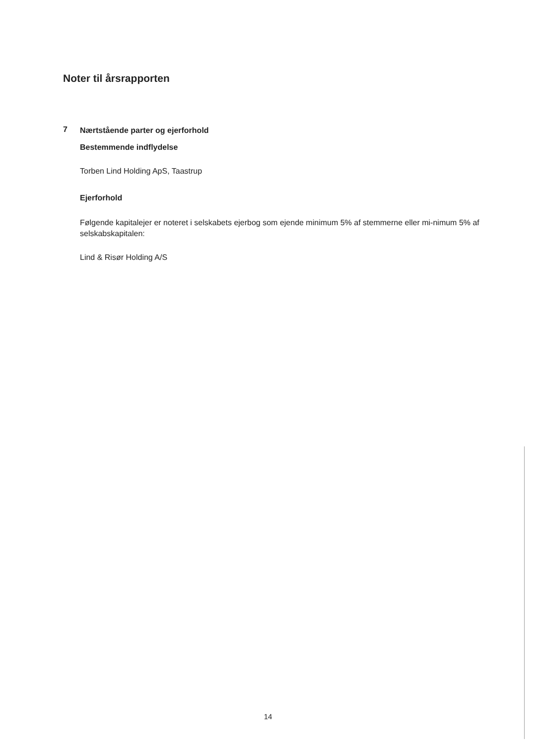Noter til årsrapporten
7
Nærtstående parter og ejerforhold
Bestemmende indflydelse
Torben Lind Holding ApS, Taastrup
Ejerforhold
Følgende kapitalejer er noteret i selskabets ejerbog som ejende minimum 5% af stemmerne eller mi-nimum 5% af selskabskapitalen:
Lind & Risør Holding A/S
14